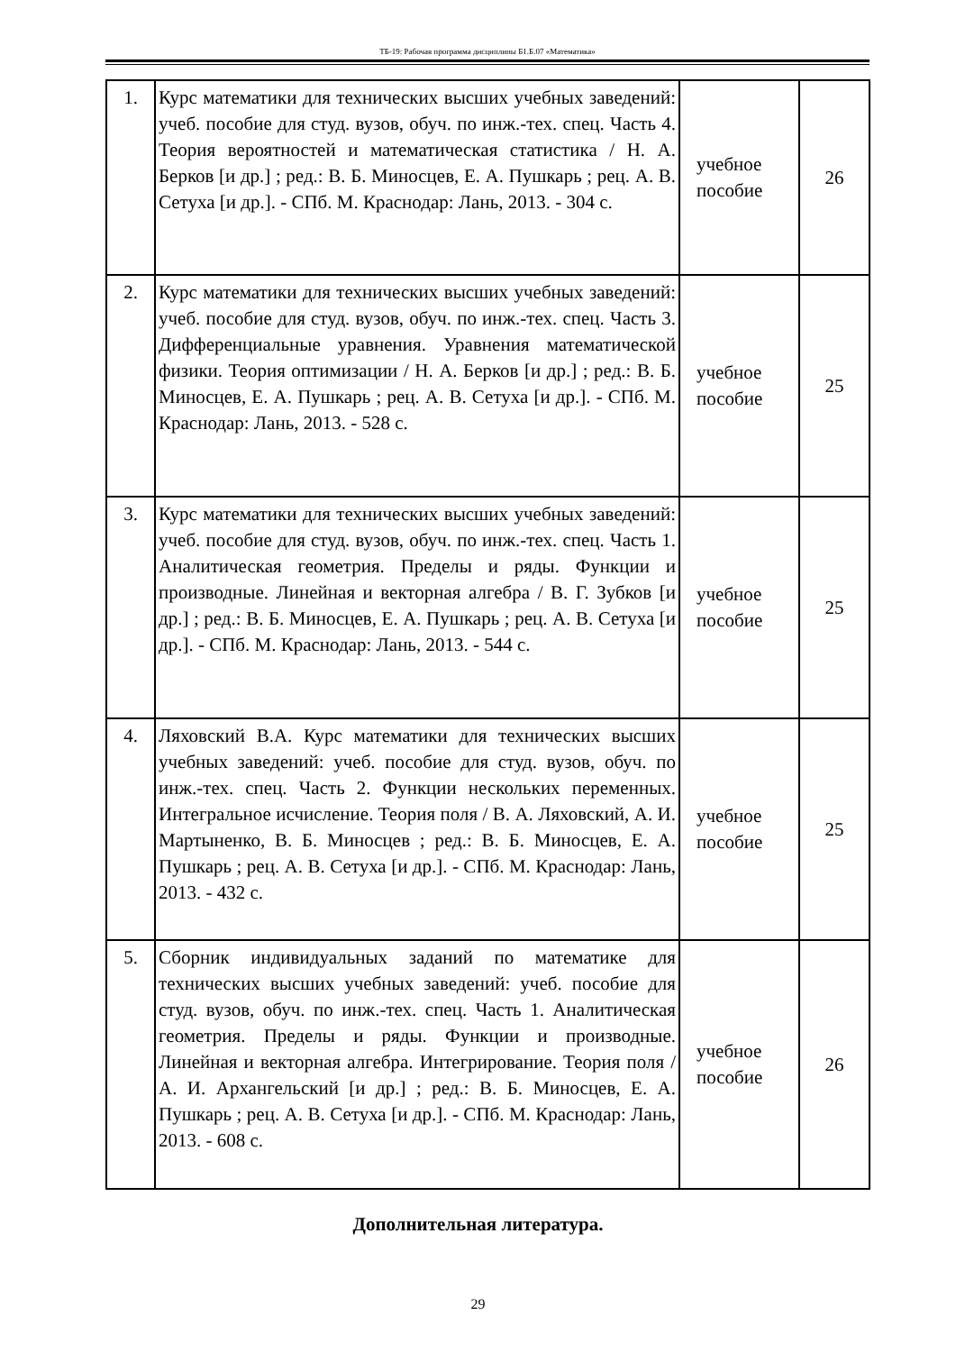ТБ-19: Рабочая программа дисциплины Б1.Б.07 «Математика»
| 1. | Курс математики для технических высших учебных заведений: учеб. пособие для студ. вузов, обуч. по инж.-тех. спец. Часть 4. Теория вероятностей и математическая статистика / Н. А. Берков [и др.] ; ред.: В. Б. Миносцев, Е. А. Пушкарь ; рец. А. В. Сетуха [и др.]. - СПб. М. Краснодар: Лань, 2013. - 304 с. | учебное пособие | 26 |
| 2. | Курс математики для технических высших учебных заведений: учеб. пособие для студ. вузов, обуч. по инж.-тех. спец. Часть 3. Дифференциальные уравнения. Уравнения математической физики. Теория оптимизации / Н. А. Берков [и др.] ; ред.: В. Б. Миносцев, Е. А. Пушкарь ; рец. А. В. Сетуха [и др.]. - СПб. М. Краснодар: Лань, 2013. - 528 с. | учебное пособие | 25 |
| 3. | Курс математики для технических высших учебных заведений: учеб. пособие для студ. вузов, обуч. по инж.-тех. спец. Часть 1. Аналитическая геометрия. Пределы и ряды. Функции и производные. Линейная и векторная алгебра / В. Г. Зубков [и др.] ; ред.: В. Б. Миносцев, Е. А. Пушкарь ; рец. А. В. Сетуха [и др.]. - СПб. М. Краснодар: Лань, 2013. - 544 с. | учебное пособие | 25 |
| 4. | Ляховский В.А. Курс математики для технических высших учебных заведений: учеб. пособие для студ. вузов, обуч. по инж.-тех. спец. Часть 2. Функции нескольких переменных. Интегральное исчисление. Теория поля / В. А. Ляховский, А. И. Мартыненко, В. Б. Миносцев ; ред.: В. Б. Миносцев, Е. А. Пушкарь ; рец. А. В. Сетуха [и др.]. - СПб. М. Краснодар: Лань, 2013. - 432 с. | учебное пособие | 25 |
| 5. | Сборник индивидуальных заданий по математике для технических высших учебных заведений: учеб. пособие для студ. вузов, обуч. по инж.-тех. спец. Часть 1. Аналитическая геометрия. Пределы и ряды. Функции и производные. Линейная и векторная алгебра. Интегрирование. Теория поля / А. И. Архангельский [и др.] ; ред.: В. Б. Миносцев, Е. А. Пушкарь ; рец. А. В. Сетуха [и др.]. - СПб. М. Краснодар: Лань, 2013. - 608 с. | учебное пособие | 26 |
Дополнительная литература.
29